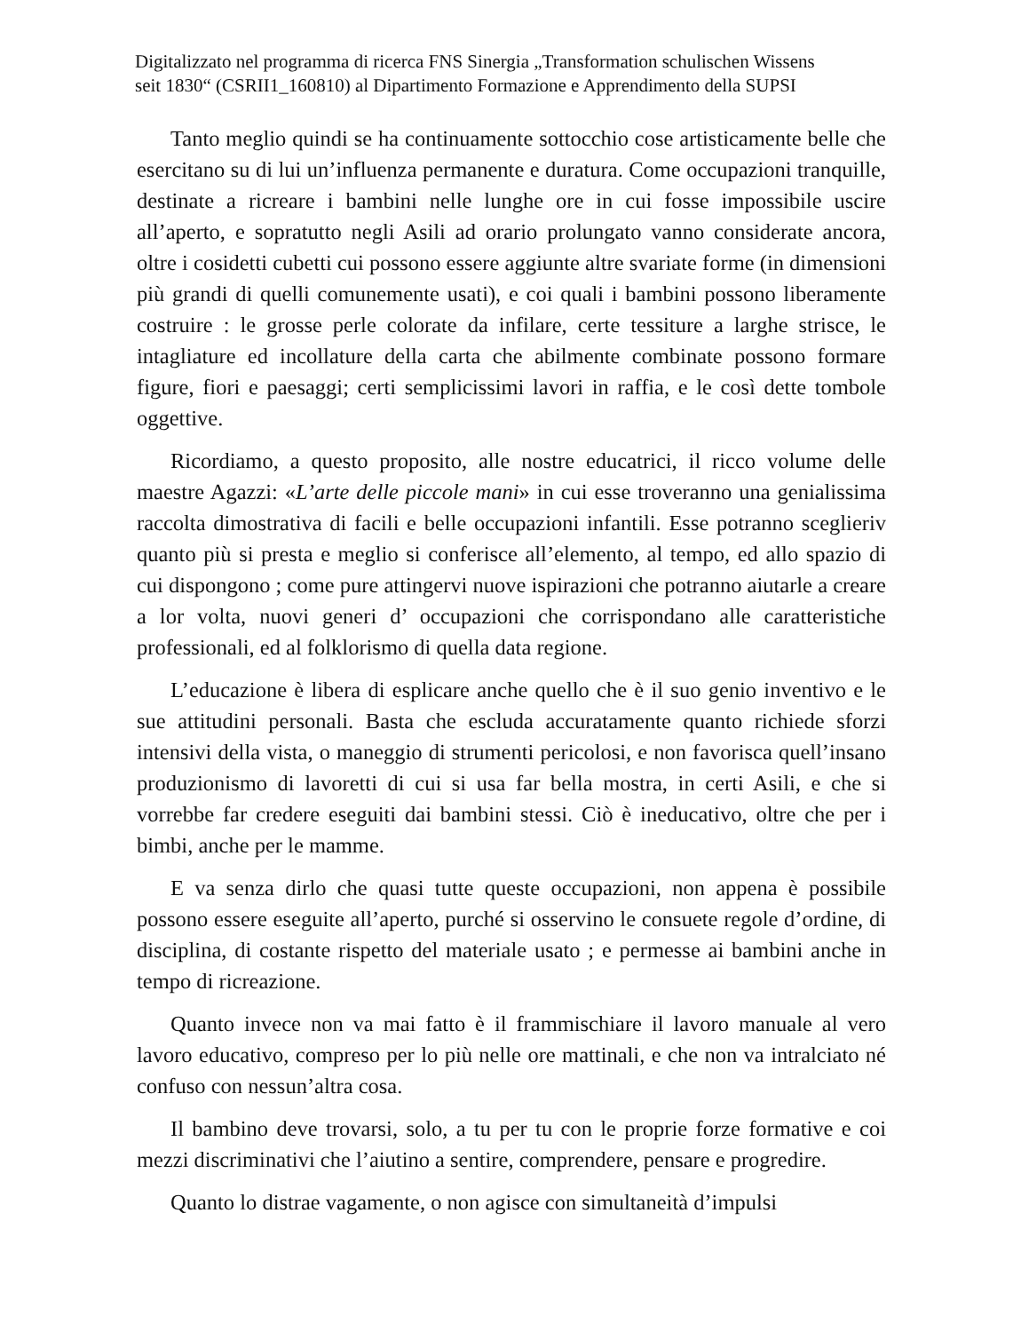Digitalizzato nel programma di ricerca FNS Sinergia „Transformation schulischen Wissens
seit 1830“ (CSRII1_160810) al Dipartimento Formazione e Apprendimento della SUPSI
Tanto meglio quindi se ha continuamente sottocchio cose artisticamente belle che esercitano su di lui un’influenza permanente e duratura. Come occupazioni tranquille, destinate a ricreare i bambini nelle lunghe ore in cui fosse impossibile uscire all’aperto, e sopratutto negli Asili ad orario prolungato vanno considerate ancora, oltre i cosidetti cubetti cui possono essere aggiunte altre svariate forme (in dimensioni più grandi di quelli comunemente usati), e coi quali i bambini possono liberamente costruire : le grosse perle colorate da infilare, certe tessiture a larghe strisce, le intagliature ed incollature della carta che abilmente combinate possono formare figure, fiori e paesaggi; certi semplicissimi lavori in raffia, e le così dette tombole oggettive.
Ricordiamo, a questo proposito, alle nostre educatrici, il ricco volume delle maestre Agazzi: «L’arte delle piccole mani» in cui esse troveranno una genialissima raccolta dimostrativa di facili e belle occupazioni infantili. Esse potranno sceglieriv quanto più si presta e meglio si conferisce all’elemento, al tempo, ed allo spazio di cui dispongono ; come pure attingervi nuove ispirazioni che potranno aiutarle a creare a lor volta, nuovi generi d’ occupazioni che corrispondano alle caratteristiche professionali, ed al folklorismo di quella data regione.
L’educazione è libera di esplicare anche quello che è il suo genio inventivo e le sue attitudini personali. Basta che escluda accuratamente quanto richiede sforzi intensivi della vista, o maneggio di strumenti pericolosi, e non favorisca quell’insano produzionismo di lavoretti di cui si usa far bella mostra, in certi Asili, e che si vorrebbe far credere eseguiti dai bambini stessi. Ciò è ineducativo, oltre che per i bimbi, anche per le mamme.
E va senza dirlo che quasi tutte queste occupazioni, non appena è possibile possono essere eseguite all’aperto, purché si osservino le consuete regole d’ordine, di disciplina, di costante rispetto del materiale usato ; e permesse ai bambini anche in tempo di ricreazione.
Quanto invece non va mai fatto è il frammischiare il lavoro manuale al vero lavoro educativo, compreso per lo più nelle ore mattinali, e che non va intralciato né confuso con nessun’altra cosa.
Il bambino deve trovarsi, solo, a tu per tu con le proprie forze formative e coi mezzi discriminativi che l’aiutino a sentire, comprendere, pensare e progredire.
Quanto lo distrae vagamente, o non agisce con simultaneità d’impulsi